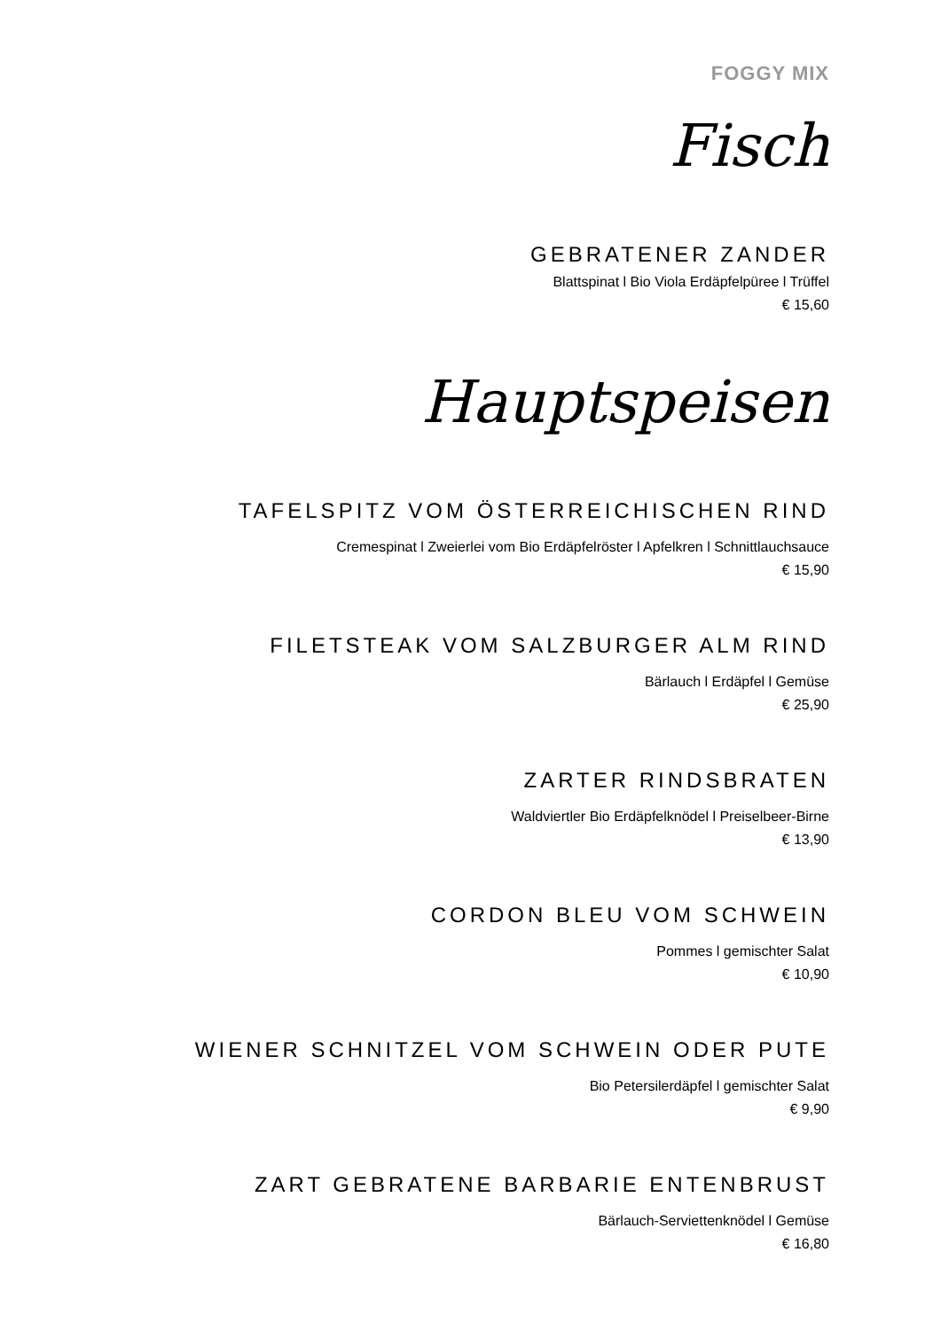FOGGY MIX
Fisch
GEBRATENER ZANDER
Blattspinat l Bio Viola Erdäpfelpüree l Trüffel
€ 15,60
Hauptspeisen
TAFELSPITZ VOM ÖSTERREICHISCHEN RIND
Cremespinat l Zweierlei vom Bio Erdäpfelröster l Apfelkren l Schnittlauchsauce
€ 15,90
FILETSTEAK VOM SALZBURGER ALM RIND
Bärlauch l Erdäpfel l Gemüse
€ 25,90
ZARTER RINDSBRATEN
Waldviertler Bio Erdäpfelknödel l Preiselbeer-Birne
€ 13,90
CORDON BLEU VOM SCHWEIN
Pommes l gemischter Salat
€ 10,90
WIENER SCHNITZEL VOM SCHWEIN ODER PUTE
Bio Petersilerdäpfel l gemischter Salat
€ 9,90
ZART GEBRATENE BARBARIE ENTENBRUST
Bärlauch-Serviettenknödel l Gemüse
€ 16,80